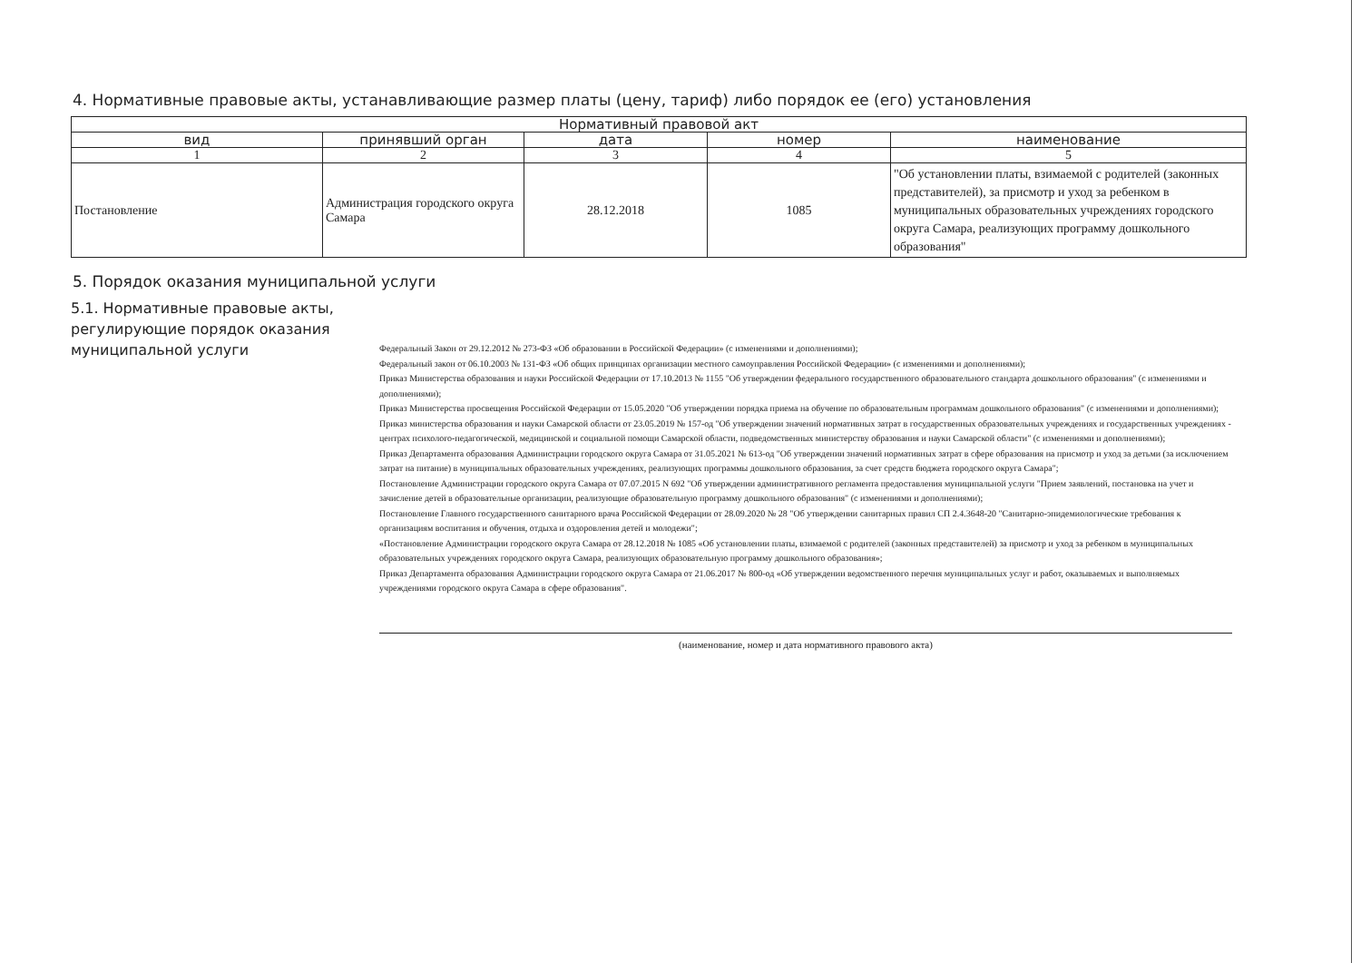4. Нормативные правовые акты, устанавливающие размер платы (цену, тариф) либо порядок ее (его) установления
| Нормативный правовой акт | | | | |
| --- | --- | --- | --- | --- |
| вид | принявший орган | дата | номер | наименование |
| 1 | 2 | 3 | 4 | 5 |
| Постановление | Администрация городского округа Самара | 28.12.2018 | 1085 | "Об установлении платы, взимаемой с родителей (законных представителей), за присмотр и уход за ребенком в муниципальных образовательных учреждениях городского округа Самара, реализующих программу дошкольного образования" |
5. Порядок оказания муниципальной услуги
5.1. Нормативные правовые акты, регулирующие порядок оказания муниципальной услуги
Федеральный Закон от 29.12.2012 № 273-ФЗ «Об образовании в Российской Федерации» (с изменениями и дополнениями);
Федеральный закон от 06.10.2003 № 131-ФЗ «Об общих принципах организации местного самоуправления Российской Федерации» (с изменениями и дополнениями);
Приказ Министерства образования и науки Российской Федерации от 17.10.2013 № 1155 "Об утверждении федерального государственного образовательного стандарта дошкольного образования" (с изменениями и дополнениями);
Приказ Министерства просвещения Российской Федерации от 15.05.2020 "Об утверждении порядка приема на обучение по образовательным программам дошкольного образования" (с изменениями и дополнениями);
Приказ министерства образования и науки Самарской области от 23.05.2019 № 157-од "Об утверждении значений нормативных затрат в государственных образовательных учреждениях и государственных учреждениях - центрах психолого-педагогической, медицинской и социальной помощи Самарской области, подведомственных министерству образования и науки Самарской области" (с изменениями и дополнениями);
Приказ Департамента образования Администрации городского округа Самара от 31.05.2021 № 613-од "Об утверждении значений нормативных затрат в сфере образования на присмотр и уход за детьми (за исключением затрат на питание) в муниципальных образовательных учреждениях, реализующих программы дошкольного образования, за счет средств бюджета городского округа Самара";
Постановление Администрации городского округа Самара от 07.07.2015 N 692 "Об утверждении административного регламента предоставления муниципальной услуги "Прием заявлений, постановка на учет и зачисление детей в образовательные организации, реализующие образовательную программу дошкольного образования" (с изменениями и дополнениями);
Постановление Главного государственного санитарного врача Российской Федерации от 28.09.2020 № 28 "Об утверждении санитарных правил СП 2.4.3648-20 "Санитарно-эпидемиологические требования к организациям воспитания и обучения, отдыха и оздоровления детей и молодежи";
«Постановление Администрации городского округа Самара от 28.12.2018 № 1085 «Об установлении платы, взимаемой с родителей (законных представителей) за присмотр и уход за ребенком в муниципальных образовательных учреждениях городского округа Самара, реализующих образовательную программу дошкольного образования»;
Приказ Департамента образования Администрации городского округа Самара от 21.06.2017 № 800-од «Об утверждении ведомственного перечня муниципальных услуг и работ, оказываемых и выполняемых учреждениями городского округа Самара в сфере образования".
(наименование, номер и дата нормативного правового акта)